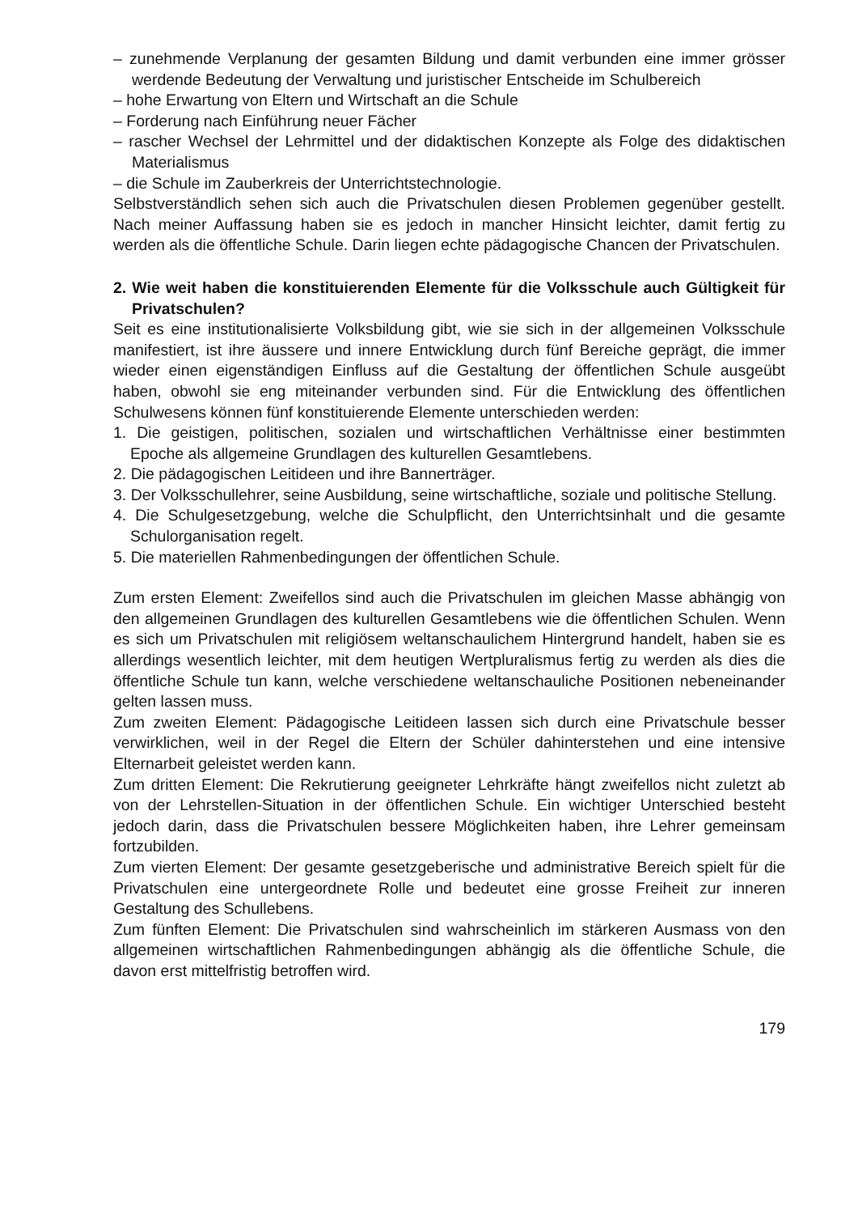– zunehmende Verplanung der gesamten Bildung und damit verbunden eine immer grösser werdende Bedeutung der Verwaltung und juristischer Entscheide im Schulbereich
– hohe Erwartung von Eltern und Wirtschaft an die Schule
– Forderung nach Einführung neuer Fächer
– rascher Wechsel der Lehrmittel und der didaktischen Konzepte als Folge des didaktischen Materialismus
– die Schule im Zauberkreis der Unterrichtstechnologie.
Selbstverständlich sehen sich auch die Privatschulen diesen Problemen gegenüber gestellt. Nach meiner Auffassung haben sie es jedoch in mancher Hinsicht leichter, damit fertig zu werden als die öffentliche Schule. Darin liegen echte pädagogische Chancen der Privatschulen.
2. Wie weit haben die konstituierenden Elemente für die Volksschule auch Gültigkeit für Privatschulen?
Seit es eine institutionalisierte Volksbildung gibt, wie sie sich in der allgemeinen Volksschule manifestiert, ist ihre äussere und innere Entwicklung durch fünf Bereiche geprägt, die immer wieder einen eigenständigen Einfluss auf die Gestaltung der öffentlichen Schule ausgeübt haben, obwohl sie eng miteinander verbunden sind. Für die Entwicklung des öffentlichen Schulwesens können fünf konstituierende Elemente unterschieden werden:
1. Die geistigen, politischen, sozialen und wirtschaftlichen Verhältnisse einer bestimmten Epoche als allgemeine Grundlagen des kulturellen Gesamtlebens.
2. Die pädagogischen Leitideen und ihre Bannerträger.
3. Der Volksschullehrer, seine Ausbildung, seine wirtschaftliche, soziale und politische Stellung.
4. Die Schulgesetzgebung, welche die Schulpflicht, den Unterrichtsinhalt und die gesamte Schulorganisation regelt.
5. Die materiellen Rahmenbedingungen der öffentlichen Schule.
Zum ersten Element: Zweifellos sind auch die Privatschulen im gleichen Masse abhängig von den allgemeinen Grundlagen des kulturellen Gesamtlebens wie die öffentlichen Schulen. Wenn es sich um Privatschulen mit religiösem weltanschaulichem Hintergrund handelt, haben sie es allerdings wesentlich leichter, mit dem heutigen Wertpluralismus fertig zu werden als dies die öffentliche Schule tun kann, welche verschiedene weltanschauliche Positionen nebeneinander gelten lassen muss.
Zum zweiten Element: Pädagogische Leitideen lassen sich durch eine Privatschule besser verwirklichen, weil in der Regel die Eltern der Schüler dahinterstehen und eine intensive Elternarbeit geleistet werden kann.
Zum dritten Element: Die Rekrutierung geeigneter Lehrkräfte hängt zweifellos nicht zuletzt ab von der Lehrstellen-Situation in der öffentlichen Schule. Ein wichtiger Unterschied besteht jedoch darin, dass die Privatschulen bessere Möglichkeiten haben, ihre Lehrer gemeinsam fortzubilden.
Zum vierten Element: Der gesamte gesetzgeberische und administrative Bereich spielt für die Privatschulen eine untergeordnete Rolle und bedeutet eine grosse Freiheit zur inneren Gestaltung des Schullebens.
Zum fünften Element: Die Privatschulen sind wahrscheinlich im stärkeren Ausmass von den allgemeinen wirtschaftlichen Rahmenbedingungen abhängig als die öffentliche Schule, die davon erst mittelfristig betroffen wird.
179